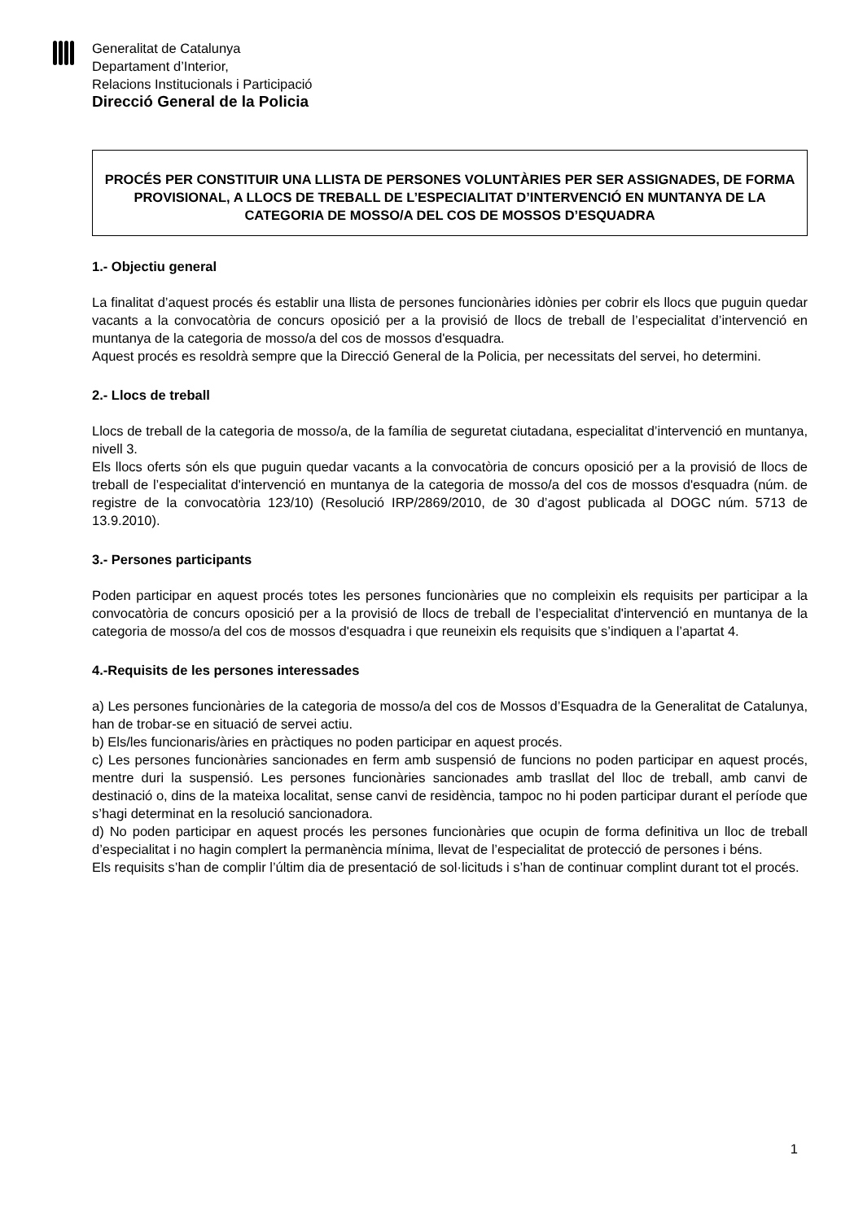Generalitat de Catalunya
Departament d’Interior,
Relacions Institucionals i Participació
Direcció General de la Policia
PROCÉS PER CONSTITUIR UNA LLISTA DE PERSONES VOLUNTÀRIES PER SER ASSIGNADES, DE FORMA PROVISIONAL, A LLOCS DE TREBALL DE L’ESPECIALITAT D’INTERVENCIÓ EN MUNTANYA DE LA CATEGORIA DE MOSSO/A DEL COS DE MOSSOS D’ESQUADRA
1.- Objectiu general
La finalitat d’aquest procés és establir una llista de persones funcionàries idònies per cobrir els llocs que puguin quedar vacants a la convocatòria de concurs oposició per a la provisió de llocs de treball de l’especialitat d’intervenció en muntanya de la categoria de mosso/a del cos de mossos d'esquadra.
Aquest procés es resoldrà sempre que la Direcció General de la Policia, per necessitats del servei, ho determini.
2.- Llocs de treball
Llocs de treball de la categoria de mosso/a, de la família de seguretat ciutadana, especialitat d’intervenció en muntanya, nivell 3.
Els llocs oferts són els que puguin quedar vacants a la convocatòria de concurs oposició per a la provisió de llocs de treball de l’especialitat d'intervenció en muntanya de la categoria de mosso/a del cos de mossos d'esquadra (núm. de registre de la convocatòria 123/10) (Resolució IRP/2869/2010, de 30 d’agost publicada al DOGC núm. 5713 de 13.9.2010).
3.- Persones participants
Poden participar en aquest procés totes les persones funcionàries que no compleixin els requisits per participar a la convocatòria de concurs oposició per a la provisió de llocs de treball de l’especialitat d'intervenció en muntanya de la categoria de mosso/a del cos de mossos d'esquadra i que reuneixin els requisits que s’indiquen a l’apartat 4.
4.-Requisits de les persones interessades
a) Les persones funcionàries de la categoria de mosso/a del cos de Mossos d’Esquadra de la Generalitat de Catalunya, han de trobar-se en situació de servei actiu.
b) Els/les funcionaris/àries en pràctiques no poden participar en aquest procés.
c) Les persones funcionàries sancionades en ferm amb suspensió de funcions no poden participar en aquest procés, mentre duri la suspensió. Les persones funcionàries sancionades amb trasllat del lloc de treball, amb canvi de destinació o, dins de la mateixa localitat, sense canvi de residència, tampoc no hi poden participar durant el període que s’hagi determinat en la resolució sancionadora.
d) No poden participar en aquest procés les persones funcionàries que ocupin de forma definitiva un lloc de treball d’especialitat i no hagin complert la permanència mínima, llevat de l’especialitat de protecció de persones i béns.
Els requisits s’han de complir l’últim dia de presentació de sol·licituds i s’han de continuar complint durant tot el procés.
1